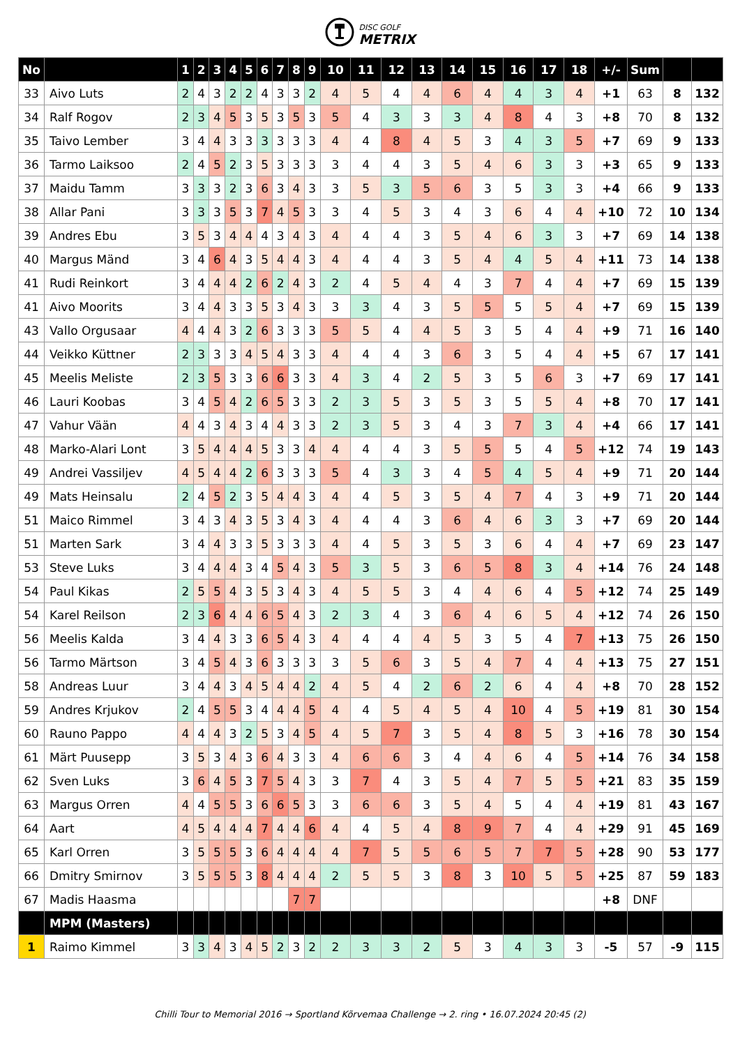DISC GOLF
METRIX
| No | | 1 | 2 | 3 | 4 | 5 | 6 | 7 | 8 | 9 | 10 | 11 | 12 | 13 | 14 | 15 | 16 | 17 | 18 | +/- | Sum | | |
| --- | --- | --- | --- | --- | --- | --- | --- | --- | --- | --- | --- | --- | --- | --- | --- | --- | --- | --- | --- | --- | --- | --- | --- |
| 33 | Aivo Luts | 2 | 4 | 3 | 2 | 2 | 4 | 3 | 3 | 2 | 4 | 5 | 4 | 4 | 6 | 4 | 4 | 3 | 4 | +1 | 63 | 8 | 132 |
| 34 | Ralf Rogov | 2 | 3 | 4 | 5 | 3 | 5 | 3 | 5 | 3 | 5 | 4 | 3 | 3 | 3 | 4 | 8 | 4 | 3 | +8 | 70 | 8 | 132 |
| 35 | Taivo Lember | 3 | 4 | 4 | 3 | 3 | 3 | 3 | 3 | 3 | 4 | 4 | 8 | 4 | 5 | 3 | 4 | 3 | 5 | +7 | 69 | 9 | 133 |
| 36 | Tarmo Laiksoo | 2 | 4 | 5 | 2 | 3 | 5 | 3 | 3 | 3 | 3 | 4 | 4 | 3 | 5 | 4 | 6 | 3 | 3 | +3 | 65 | 9 | 133 |
| 37 | Maidu Tamm | 3 | 3 | 3 | 2 | 3 | 6 | 3 | 4 | 3 | 3 | 5 | 3 | 5 | 6 | 3 | 5 | 3 | 3 | +4 | 66 | 9 | 133 |
| 38 | Allar Pani | 3 | 3 | 3 | 5 | 3 | 7 | 4 | 5 | 3 | 3 | 4 | 5 | 3 | 4 | 3 | 6 | 4 | 4 | +10 | 72 | 10 | 134 |
| 39 | Andres Ebu | 3 | 5 | 3 | 4 | 4 | 4 | 3 | 4 | 3 | 4 | 4 | 4 | 3 | 5 | 4 | 6 | 3 | 3 | +7 | 69 | 14 | 138 |
| 40 | Margus Mänd | 3 | 4 | 6 | 4 | 3 | 5 | 4 | 4 | 3 | 4 | 4 | 4 | 3 | 5 | 4 | 4 | 5 | 4 | +11 | 73 | 14 | 138 |
| 41 | Rudi Reinkort | 3 | 4 | 4 | 4 | 2 | 6 | 2 | 4 | 3 | 2 | 4 | 5 | 4 | 4 | 3 | 7 | 4 | 4 | +7 | 69 | 15 | 139 |
| 41 | Aivo Moorits | 3 | 4 | 4 | 3 | 3 | 5 | 3 | 4 | 3 | 3 | 3 | 4 | 3 | 5 | 5 | 5 | 5 | 4 | +7 | 69 | 15 | 139 |
| 43 | Vallo Orgusaar | 4 | 4 | 4 | 3 | 2 | 6 | 3 | 3 | 3 | 5 | 5 | 4 | 4 | 5 | 3 | 5 | 4 | 4 | +9 | 71 | 16 | 140 |
| 44 | Veikko Küttner | 2 | 3 | 3 | 3 | 4 | 5 | 4 | 3 | 3 | 4 | 4 | 4 | 3 | 6 | 3 | 5 | 4 | 4 | +5 | 67 | 17 | 141 |
| 45 | Meelis Meliste | 2 | 3 | 5 | 3 | 3 | 6 | 6 | 3 | 3 | 4 | 3 | 4 | 2 | 5 | 3 | 5 | 6 | 3 | +7 | 69 | 17 | 141 |
| 46 | Lauri Koobas | 3 | 4 | 5 | 4 | 2 | 6 | 5 | 3 | 3 | 2 | 3 | 5 | 3 | 5 | 3 | 5 | 5 | 4 | +8 | 70 | 17 | 141 |
| 47 | Vahur Vään | 4 | 4 | 3 | 4 | 3 | 4 | 4 | 3 | 3 | 2 | 3 | 5 | 3 | 4 | 3 | 7 | 3 | 4 | +4 | 66 | 17 | 141 |
| 48 | Marko-Alari Lont | 3 | 5 | 4 | 4 | 4 | 5 | 3 | 3 | 4 | 4 | 4 | 4 | 3 | 5 | 5 | 5 | 4 | 5 | +12 | 74 | 19 | 143 |
| 49 | Andrei Vassiljev | 4 | 5 | 4 | 4 | 2 | 6 | 3 | 3 | 3 | 5 | 4 | 3 | 3 | 4 | 5 | 4 | 5 | 4 | +9 | 71 | 20 | 144 |
| 49 | Mats Heinsalu | 2 | 4 | 5 | 2 | 3 | 5 | 4 | 4 | 3 | 4 | 4 | 5 | 3 | 5 | 4 | 7 | 4 | 3 | +9 | 71 | 20 | 144 |
| 51 | Maico Rimmel | 3 | 4 | 3 | 4 | 3 | 5 | 3 | 4 | 3 | 4 | 4 | 4 | 3 | 6 | 4 | 6 | 3 | 3 | +7 | 69 | 20 | 144 |
| 51 | Marten Sark | 3 | 4 | 4 | 3 | 3 | 5 | 3 | 3 | 3 | 4 | 4 | 5 | 3 | 5 | 3 | 6 | 4 | 4 | +7 | 69 | 23 | 147 |
| 53 | Steve Luks | 3 | 4 | 4 | 4 | 3 | 4 | 5 | 4 | 3 | 5 | 3 | 5 | 3 | 6 | 5 | 8 | 3 | 4 | +14 | 76 | 24 | 148 |
| 54 | Paul Kikas | 2 | 5 | 5 | 4 | 3 | 5 | 3 | 4 | 3 | 4 | 5 | 5 | 3 | 4 | 4 | 6 | 4 | 5 | +12 | 74 | 25 | 149 |
| 54 | Karel Reilson | 2 | 3 | 6 | 4 | 4 | 6 | 5 | 4 | 3 | 2 | 3 | 4 | 3 | 6 | 4 | 6 | 5 | 4 | +12 | 74 | 26 | 150 |
| 56 | Meelis Kalda | 3 | 4 | 4 | 3 | 3 | 6 | 5 | 4 | 3 | 4 | 4 | 4 | 4 | 5 | 3 | 5 | 4 | 7 | +13 | 75 | 26 | 150 |
| 56 | Tarmo Märtson | 3 | 4 | 5 | 4 | 3 | 6 | 3 | 3 | 3 | 3 | 5 | 6 | 3 | 5 | 4 | 7 | 4 | 4 | +13 | 75 | 27 | 151 |
| 58 | Andreas Luur | 3 | 4 | 4 | 3 | 4 | 5 | 4 | 4 | 2 | 4 | 5 | 4 | 2 | 6 | 2 | 6 | 4 | 4 | +8 | 70 | 28 | 152 |
| 59 | Andres Krjukov | 2 | 4 | 5 | 5 | 3 | 4 | 4 | 4 | 5 | 4 | 4 | 5 | 4 | 5 | 4 | 10 | 4 | 5 | +19 | 81 | 30 | 154 |
| 60 | Rauno Pappo | 4 | 4 | 4 | 3 | 2 | 5 | 3 | 4 | 5 | 4 | 5 | 7 | 3 | 5 | 4 | 8 | 5 | 3 | +16 | 78 | 30 | 154 |
| 61 | Märt Puusepp | 3 | 5 | 3 | 4 | 3 | 6 | 4 | 3 | 3 | 4 | 6 | 6 | 3 | 4 | 4 | 6 | 4 | 5 | +14 | 76 | 34 | 158 |
| 62 | Sven Luks | 3 | 6 | 4 | 5 | 3 | 7 | 5 | 4 | 3 | 3 | 7 | 4 | 3 | 5 | 4 | 7 | 5 | 5 | +21 | 83 | 35 | 159 |
| 63 | Margus Orren | 4 | 4 | 5 | 5 | 3 | 6 | 6 | 5 | 3 | 3 | 6 | 6 | 3 | 5 | 4 | 5 | 4 | 4 | +19 | 81 | 43 | 167 |
| 64 | Aart | 4 | 5 | 4 | 4 | 4 | 7 | 4 | 4 | 6 | 4 | 4 | 5 | 4 | 8 | 9 | 7 | 4 | 4 | +29 | 91 | 45 | 169 |
| 65 | Karl Orren | 3 | 5 | 5 | 5 | 3 | 6 | 4 | 4 | 4 | 4 | 7 | 5 | 5 | 6 | 5 | 7 | 7 | 5 | +28 | 90 | 53 | 177 |
| 66 | Dmitry Smirnov | 3 | 5 | 5 | 5 | 3 | 8 | 4 | 4 | 4 | 2 | 5 | 5 | 3 | 8 | 3 | 10 | 5 | 5 | +25 | 87 | 59 | 183 |
| 67 | Madis Haasma | | | | | | | | 7 | 7 | | | | | | | | | | +8 | DNF | | |
| | MPM (Masters) | | | | | | | | | | | | | | | | | | | | | | |
| 1 | Raimo Kimmel | 3 | 3 | 4 | 3 | 4 | 5 | 2 | 3 | 2 | 2 | 3 | 3 | 2 | 5 | 3 | 4 | 3 | 3 | -5 | 57 | -9 | 115 |
Chilli Tour to Memorial 2016 → Sportland Kõrvemaa Challenge → 2. ring • 16.07.2024 20:45 (2)